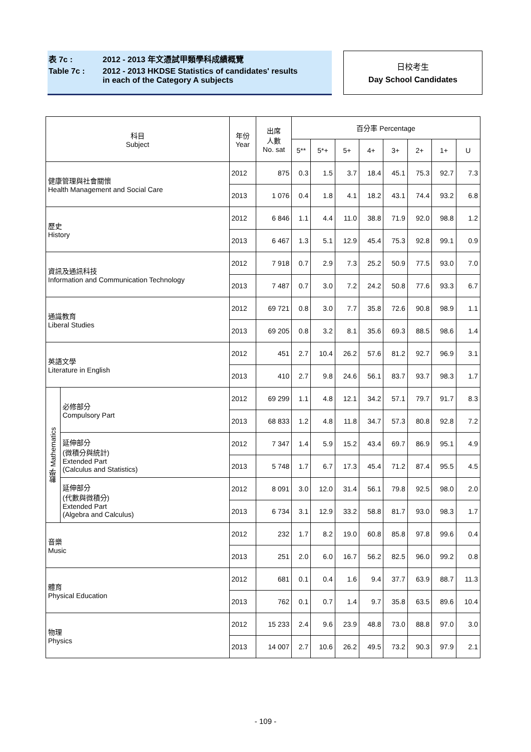表 7c : 2012 - 2013 年文憑試甲類學科成績概覽
Table 7c : 2012 - 2013 HKDSE Statistics of candidates' results
in each of the Category A subjects
日校考生
Day School Candidates
| 科目 Subject | | 年份 Year | 出席 人數 No. sat | 百分率 Percentage | | | | | | | |
| --- | --- | --- | --- | --- | --- | --- | --- | --- | --- | --- | --- |
| | | | | 5** | 5*+ | 5+ | 4+ | 3+ | 2+ | 1+ | U |
| 健康管理與社會關懷 Health Management and Social Care | | 2012 | 875 | 0.3 | 1.5 | 3.7 | 18.4 | 45.1 | 75.3 | 92.7 | 7.3 |
| | | 2013 | 1 076 | 0.4 | 1.8 | 4.1 | 18.2 | 43.1 | 74.4 | 93.2 | 6.8 |
| 歷史 History | | 2012 | 6 846 | 1.1 | 4.4 | 11.0 | 38.8 | 71.9 | 92.0 | 98.8 | 1.2 |
| | | 2013 | 6 467 | 1.3 | 5.1 | 12.9 | 45.4 | 75.3 | 92.8 | 99.1 | 0.9 |
| 資訊及通訊科技 Information and Communication Technology | | 2012 | 7 918 | 0.7 | 2.9 | 7.3 | 25.2 | 50.9 | 77.5 | 93.0 | 7.0 |
| | | 2013 | 7 487 | 0.7 | 3.0 | 7.2 | 24.2 | 50.8 | 77.6 | 93.3 | 6.7 |
| 通識教育 Liberal Studies | | 2012 | 69 721 | 0.8 | 3.0 | 7.7 | 35.8 | 72.6 | 90.8 | 98.9 | 1.1 |
| | | 2013 | 69 205 | 0.8 | 3.2 | 8.1 | 35.6 | 69.3 | 88.5 | 98.6 | 1.4 |
| 英語文學 Literature in English | | 2012 | 451 | 2.7 | 10.4 | 26.2 | 57.6 | 81.2 | 92.7 | 96.9 | 3.1 |
| | | 2013 | 410 | 2.7 | 9.8 | 24.6 | 56.1 | 83.7 | 93.7 | 98.3 | 1.7 |
| 數學 Mathematics | 必修部分 Compulsory Part | 2012 | 69 299 | 1.1 | 4.8 | 12.1 | 34.2 | 57.1 | 79.7 | 91.7 | 8.3 |
| | | 2013 | 68 833 | 1.2 | 4.8 | 11.8 | 34.7 | 57.3 | 80.8 | 92.8 | 7.2 |
| | 延伸部分 (微積分與統計) Extended Part (Calculus and Statistics) | 2012 | 7 347 | 1.4 | 5.9 | 15.2 | 43.4 | 69.7 | 86.9 | 95.1 | 4.9 |
| | | 2013 | 5 748 | 1.7 | 6.7 | 17.3 | 45.4 | 71.2 | 87.4 | 95.5 | 4.5 |
| | 延伸部分 (代數與微積分) Extended Part (Algebra and Calculus) | 2012 | 8 091 | 3.0 | 12.0 | 31.4 | 56.1 | 79.8 | 92.5 | 98.0 | 2.0 |
| | | 2013 | 6 734 | 3.1 | 12.9 | 33.2 | 58.8 | 81.7 | 93.0 | 98.3 | 1.7 |
| 音樂 Music | | 2012 | 232 | 1.7 | 8.2 | 19.0 | 60.8 | 85.8 | 97.8 | 99.6 | 0.4 |
| | | 2013 | 251 | 2.0 | 6.0 | 16.7 | 56.2 | 82.5 | 96.0 | 99.2 | 0.8 |
| 體育 Physical Education | | 2012 | 681 | 0.1 | 0.4 | 1.6 | 9.4 | 37.7 | 63.9 | 88.7 | 11.3 |
| | | 2013 | 762 | 0.1 | 0.7 | 1.4 | 9.7 | 35.8 | 63.5 | 89.6 | 10.4 |
| 物理 Physics | | 2012 | 15 233 | 2.4 | 9.6 | 23.9 | 48.8 | 73.0 | 88.8 | 97.0 | 3.0 |
| | | 2013 | 14 007 | 2.7 | 10.6 | 26.2 | 49.5 | 73.2 | 90.3 | 97.9 | 2.1 |
- 109 -